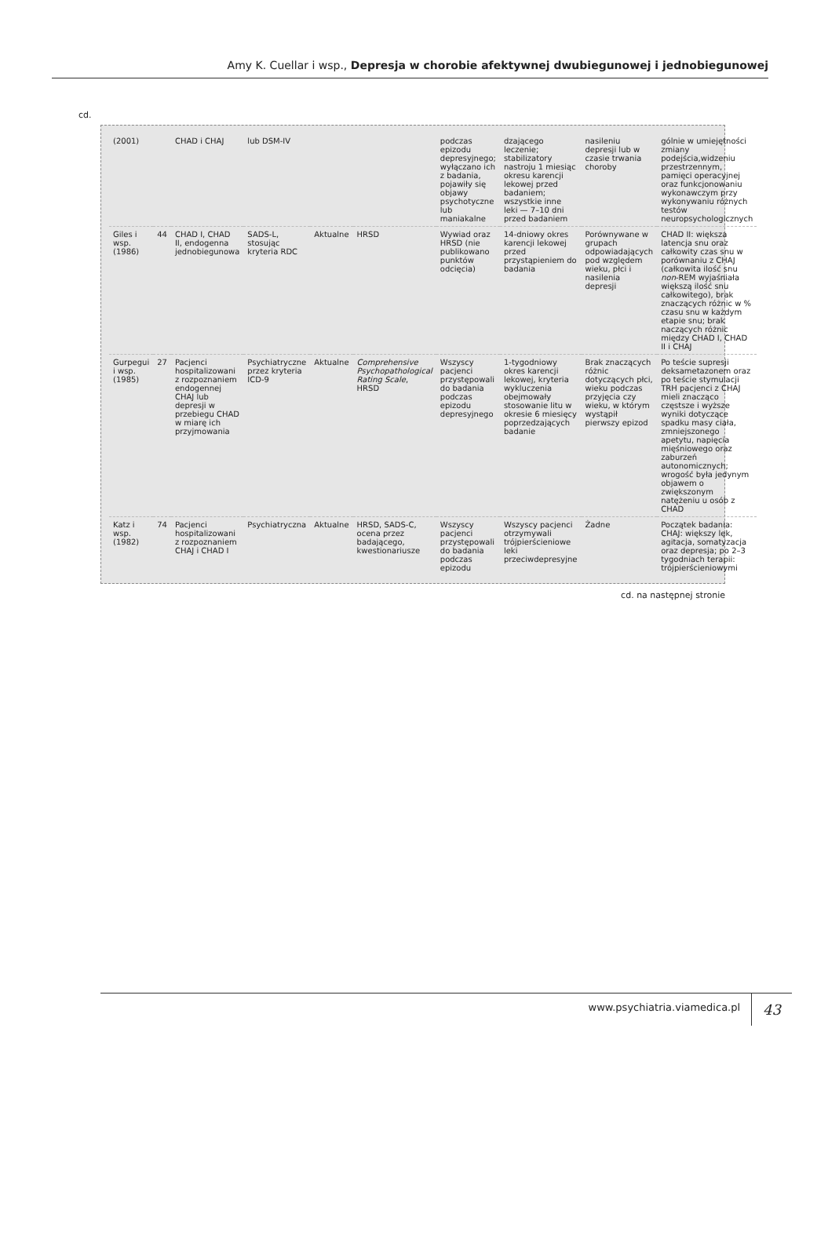Amy K. Cuellar i wsp., Depresja w chorobie afektywnej dwubiegunowej i jednobiegunowej
cd.
| (2001) | | CHAD i CHAJ | lub DSM-IV | | | podczas epizodu depresyjnego; wyłączano ich z badania, pojawiły się objawy psychotyczne lub maniakalne | dzającego leczenie; stabilizatory nastroju 1 miesiąc okresu karencji lekowej przed badaniem; wszystkie inne leki — 7–10 dni przed badaniem | nasileniu depresji lub w czasie trwania choroby | gólnie w umiejętności zmiany podejścia,widzeniu przestrzennym, pamięci operacyjnej oraz funkcjonowaniu wykonawczym przy wykonywaniu różnych testów neuropsychologicznych |
| Giles i wsp. (1986) | 44 | CHAD I, CHAD II, endogenna jednobiegunowa | SADS-L, stosując kryteria RDC | Aktualne | HRSD | Wywiad oraz HRSD (nie publikowano punktów odcięcia) | 14-dniowy okres karencji lekowej przed przystąpieniem do badania | Porównywane w grupach odpowiadających pod względem wieku, płci i nasilenia depresji | CHAD II: większa latencja snu oraz całkowity czas snu w porównaniu z CHAJ (całkowita ilość snu non -REM wyjaśniała większą ilość snu całkowitego), brak znaczących różnic w % czasu snu w każdym etapie snu; brak naczących różnic między CHAD I, CHAD II i CHAJ |
| Gurpegui i wsp. (1985) | 27 | Pacjenci hospitalizowani z rozpoznaniem endogennej CHAJ lub depresji w przebiegu CHAD w miarę ich przyjmowania | Psychiatryczne przez kryteria ICD-9 | Aktualne | Comprehensive Psychopathological Rating Scale , HRSD | Wszyscy pacjenci przystępowali do badania podczas epizodu depresyjnego | 1-tygodniowy okres karencji lekowej, kryteria wykluczenia obejmowały stosowanie litu w okresie 6 miesięcy poprzedzających badanie | Brak znaczących różnic dotyczących płci, wieku podczas przyjęcia czy wieku, w którym wystąpił pierwszy epizod | Po teście supresji deksametazonem oraz po teście stymulacji TRH pacjenci z CHAJ mieli znacząco częstsze i wyższe wyniki dotyczące spadku masy ciała, zmniejszonego apetytu, napięcia mięśniowego oraz zaburzeń autonomicznych; wrogość była jedynym objawem o zwiększonym natężeniu u osób z CHAD |
| Katz i wsp. (1982) | 74 | Pacjenci hospitalizowani z rozpoznaniem CHAJ i CHAD I | Psychiatryczna | Aktualne | HRSD, SADS-C, ocena przez badającego, kwestionariusze | Wszyscy pacjenci przystępowali do badania podczas epizodu | Wszyscy pacjenci otrzymywali trójpierścieniowe leki przeciwdepresyjne | Żadne | Początek badania: CHAJ: większy lęk, agitacja, somatyzacja oraz depresja; po 2–3 tygodniach terapii: trójpierścieniowymi |
cd. na następnej stronie
www.psychiatria.viamedica.pl 43